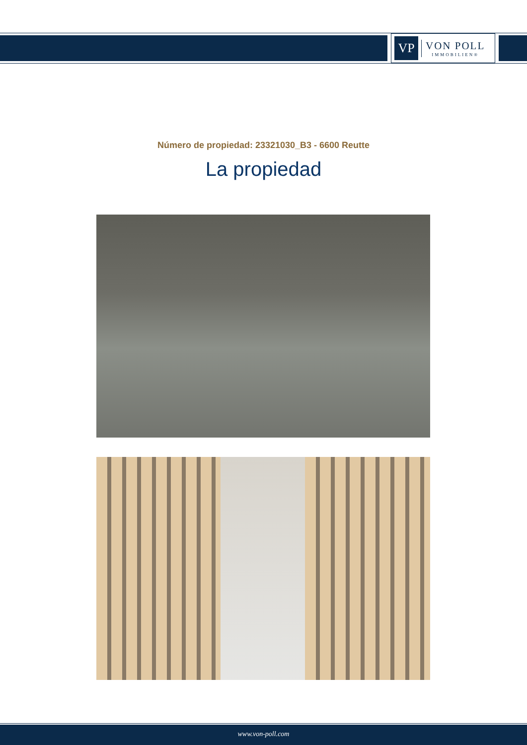VP
VON POLL
IMMOBILIEN®
Número de propiedad: 23321030_B3 - 6600 Reutte
La propiedad
www.von-poll.com